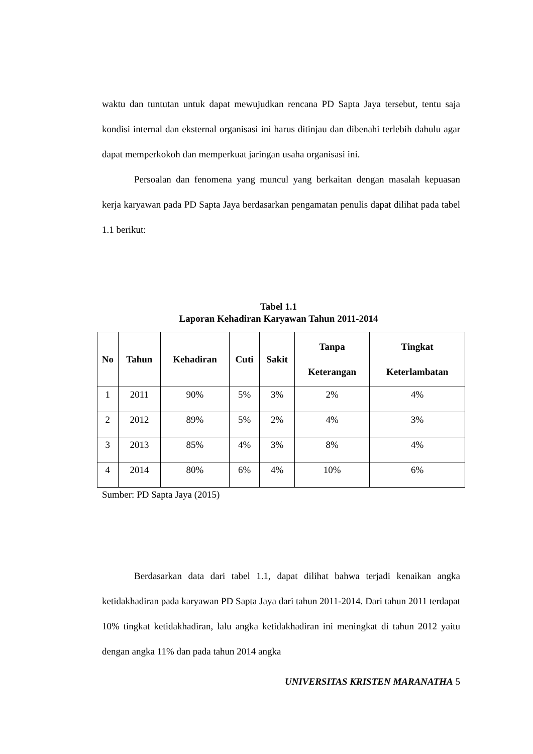waktu dan tuntutan untuk dapat mewujudkan rencana PD Sapta Jaya tersebut, tentu saja kondisi internal dan eksternal organisasi ini harus ditinjau dan dibenahi terlebih dahulu agar dapat memperkokoh dan memperkuat jaringan usaha organisasi ini.
Persoalan dan fenomena yang muncul yang berkaitan dengan masalah kepuasan kerja karyawan pada PD Sapta Jaya berdasarkan pengamatan penulis dapat dilihat pada tabel 1.1 berikut:
Tabel 1.1
Laporan Kehadiran Karyawan Tahun 2011-2014
| No | Tahun | Kehadiran | Cuti | Sakit | Tanpa Keterangan | Tingkat Keterlambatan |
| --- | --- | --- | --- | --- | --- | --- |
| 1 | 2011 | 90% | 5% | 3% | 2% | 4% |
| 2 | 2012 | 89% | 5% | 2% | 4% | 3% |
| 3 | 2013 | 85% | 4% | 3% | 8% | 4% |
| 4 | 2014 | 80% | 6% | 4% | 10% | 6% |
Sumber: PD Sapta Jaya (2015)
Berdasarkan data dari tabel 1.1, dapat dilihat bahwa terjadi kenaikan angka ketidakhadiran pada karyawan PD Sapta Jaya dari tahun 2011-2014. Dari tahun 2011 terdapat 10% tingkat ketidakhadiran, lalu angka ketidakhadiran ini meningkat di tahun 2012 yaitu dengan angka 11% dan pada tahun 2014 angka
UNIVERSITAS KRISTEN MARANATHA 5